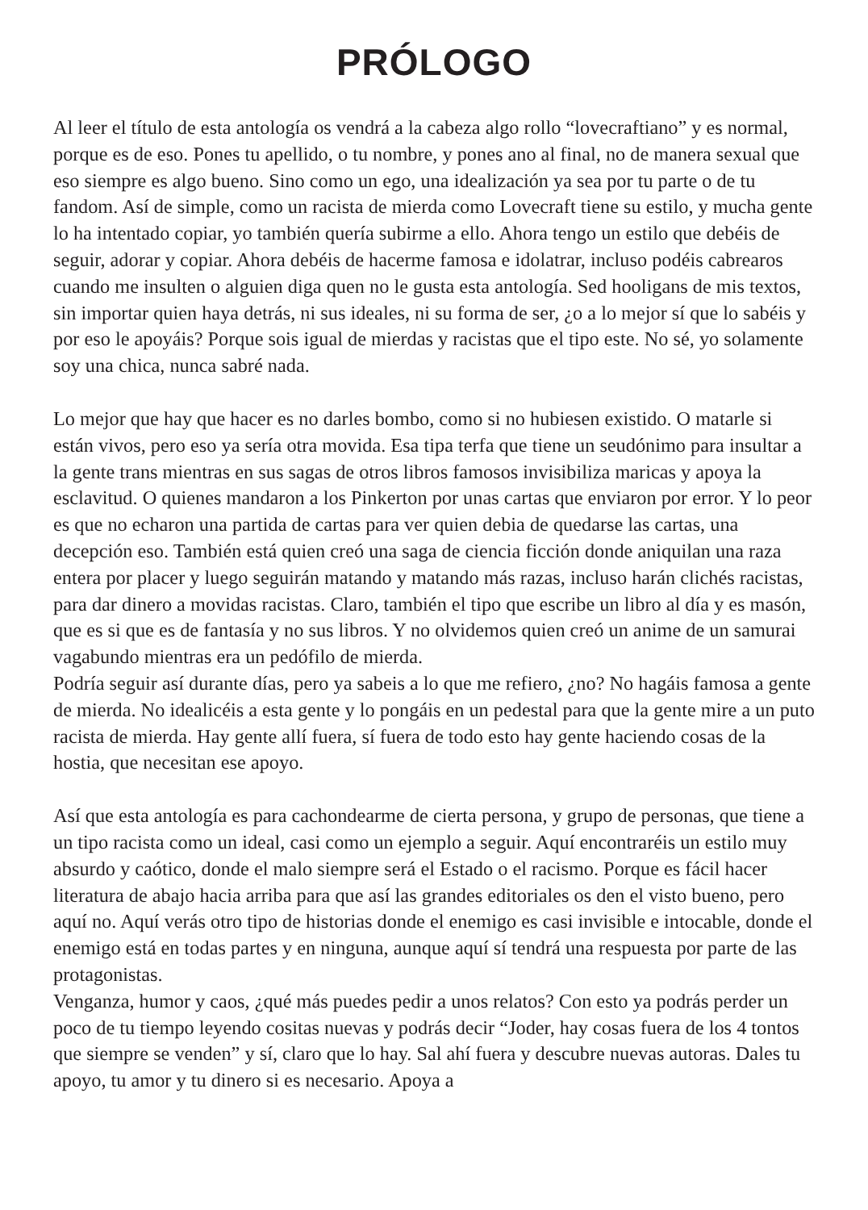PRÓLOGO
Al leer el título de esta antología os vendrá a la cabeza algo rollo “lovecraftiano” y es normal, porque es de eso. Pones tu apellido, o tu nombre, y pones ano al final, no de manera sexual que eso siempre es algo bueno. Sino como un ego, una idealización ya sea por tu parte o de tu fandom. Así de simple, como un racista de mierda como Lovecraft tiene su estilo, y mucha gente lo ha intentado copiar, yo también quería subirme a ello. Ahora tengo un estilo que debéis de seguir, adorar y copiar. Ahora debéis de hacerme famosa e idolatrar, incluso podéis cabrearos cuando me insulten o alguien diga quen no le gusta esta antología. Sed hooligans de mis textos, sin importar quien haya detrás, ni sus ideales, ni su forma de ser, ¿o a lo mejor sí que lo sabéis y por eso le apoyáis? Porque sois igual de mierdas y racistas que el tipo este. No sé, yo solamente soy una chica, nunca sabré nada.
Lo mejor que hay que hacer es no darles bombo, como si no hubiesen existido. O matarle si están vivos, pero eso ya sería otra movida. Esa tipa terfa que tiene un seudónimo para insultar a la gente trans mientras en sus sagas de otros libros famosos invisibiliza maricas y apoya la esclavitud. O quienes mandaron a los Pinkerton por unas cartas que enviaron por error. Y lo peor es que no echaron una partida de cartas para ver quien debia de quedarse las cartas, una decepción eso. También está quien creó una saga de ciencia ficción donde aniquilan una raza entera por placer y luego seguirán matando y matando más razas, incluso harán clichés racistas, para dar dinero a movidas racistas. Claro, también el tipo que escribe un libro al día y es masón, que es si que es de fantasía y no sus libros. Y no olvidemos quien creó un anime de un samurai vagabundo mientras era un pedófilo de mierda.
Podría seguir así durante días, pero ya sabeis a lo que me refiero, ¿no? No hagáis famosa a gente de mierda. No idealicéis a esta gente y lo pongáis en un pedestal para que la gente mire a un puto racista de mierda. Hay gente allí fuera, sí fuera de todo esto hay gente haciendo cosas de la hostia, que necesitan ese apoyo.
Así que esta antología es para cachondearme de cierta persona, y grupo de personas, que tiene a un tipo racista como un ideal, casi como un ejemplo a seguir. Aquí encontraréis un estilo muy absurdo y caótico, donde el malo siempre será el Estado o el racismo. Porque es fácil hacer literatura de abajo hacia arriba para que así las grandes editoriales os den el visto bueno, pero aquí no. Aquí verás otro tipo de historias donde el enemigo es casi invisible e intocable, donde el enemigo está en todas partes y en ninguna, aunque aquí sí tendrá una respuesta por parte de las protagonistas.
Venganza, humor y caos, ¿qué más puedes pedir a unos relatos? Con esto ya podrás perder un poco de tu tiempo leyendo cositas nuevas y podrás decir “Joder, hay cosas fuera de los 4 tontos que siempre se venden” y sí, claro que lo hay. Sal ahí fuera y descubre nuevas autoras. Dales tu apoyo, tu amor y tu dinero si es necesario. Apoya a